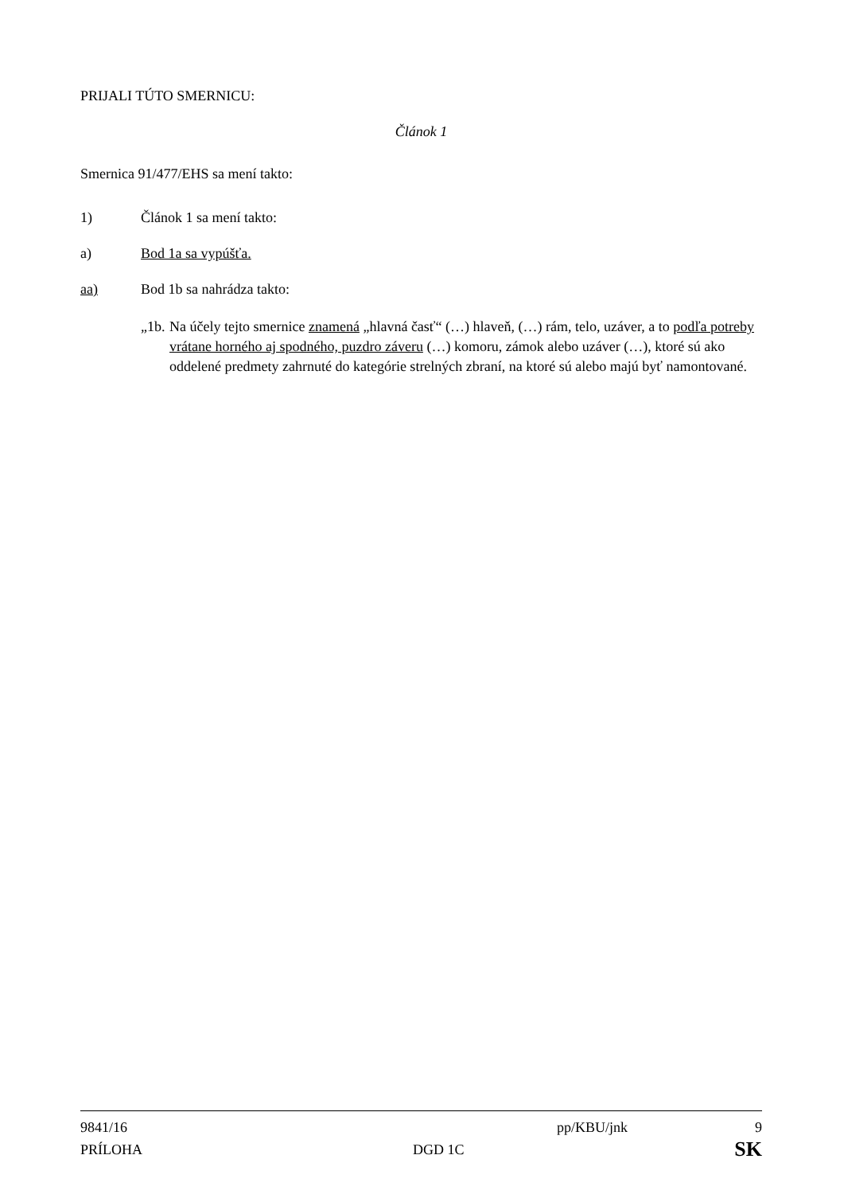PRIJALI TÚTO SMERNICU:
Článok 1
Smernica 91/477/EHS sa mení takto:
1) Článok 1 sa mení takto:
a) Bod 1a sa vypúšťa.
aa) Bod 1b sa nahrádza takto:
„1b. Na účely tejto smernice znamená „hlavná časť“ (…) hlaveň, (…) rám, telo, uzáver, a to podľa potreby vrátane horného aj spodného, puzdro záveru (…) komoru, zámok alebo uzáver (…), ktoré sú ako oddelené predmety zahrnuté do kategórie strelných zbraní, na ktoré sú alebo majú byť namontované.
9841/16 pp/KBU/jnk 9
PRÍLOHA DGD 1C SK